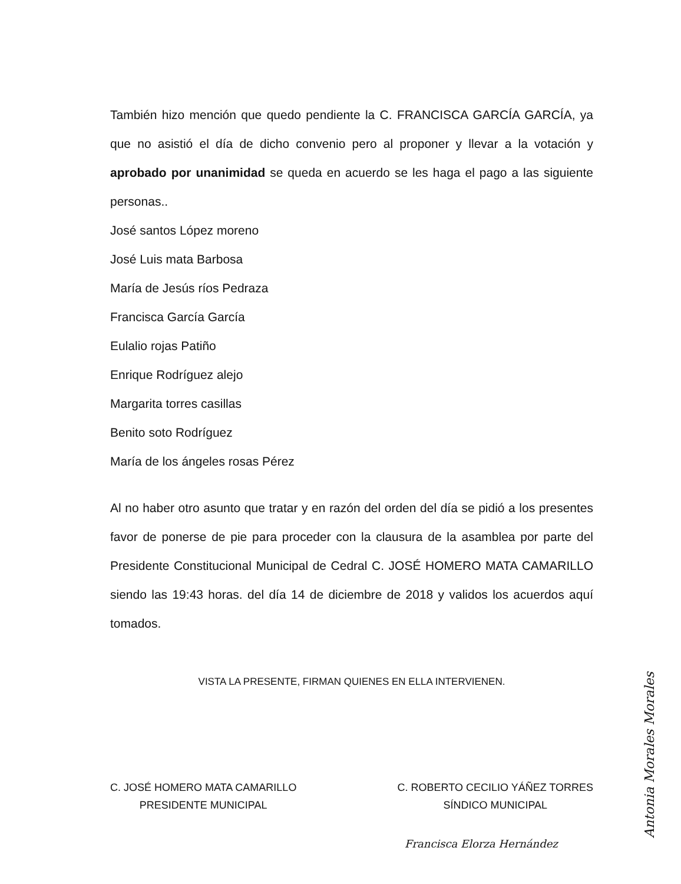También hizo mención que quedo pendiente la C. FRANCISCA GARCÍA GARCÍA, ya que no asistió el día de dicho convenio pero al proponer y llevar a la votación y aprobado por unanimidad se queda en acuerdo se les haga el pago a las siguiente personas..
José santos López moreno
José Luis mata Barbosa
María de Jesús ríos Pedraza
Francisca García García
Eulalio rojas Patiño
Enrique Rodríguez alejo
Margarita torres casillas
Benito soto Rodríguez
María de los ángeles rosas Pérez
Al no haber otro asunto que tratar y en razón del orden del día se pidió a los presentes favor de ponerse de pie para proceder con la clausura de la asamblea por parte del Presidente Constitucional Municipal de Cedral C. JOSÉ HOMERO MATA CAMARILLO siendo las 19:43 horas. del día 14 de diciembre de 2018 y validos los acuerdos aquí tomados.
VISTA LA PRESENTE, FIRMAN QUIENES EN ELLA INTERVIENEN.
C. JOSÉ HOMERO MATA CAMARILLO
PRESIDENTE MUNICIPAL
C. ROBERTO CECILIO YÁÑEZ TORRES
SÍNDICO MUNICIPAL
Francisca Elorza Hernández
Antonia Morales Morales